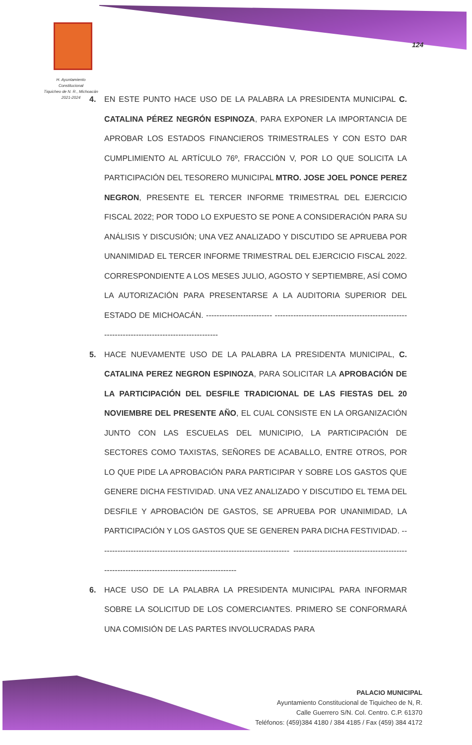H. Ayuntamiento Constitucional
Tiquicheo de N. R., Michoacán
2021-2024
124
4. EN ESTE PUNTO HACE USO DE LA PALABRA LA PRESIDENTA MUNICIPAL C. CATALINA PÉREZ NEGRÓN ESPINOZA, PARA EXPONER LA IMPORTANCIA DE APROBAR LOS ESTADOS FINANCIEROS TRIMESTRALES Y CON ESTO DAR CUMPLIMIENTO AL ARTÍCULO 76º, FRACCIÓN V, POR LO QUE SOLICITA LA PARTICIPACIÓN DEL TESORERO MUNICIPAL MTRO. JOSE JOEL PONCE PEREZ NEGRON, PRESENTE EL TERCER INFORME TRIMESTRAL DEL EJERCICIO FISCAL 2022; POR TODO LO EXPUESTO SE PONE A CONSIDERACIÓN PARA SU ANÁLISIS Y DISCUSIÓN; UNA VEZ ANALIZADO Y DISCUTIDO SE APRUEBA POR UNANIMIDAD EL TERCER INFORME TRIMESTRAL DEL EJERCICIO FISCAL 2022. CORRESPONDIENTE A LOS MESES JULIO, AGOSTO Y SEPTIEMBRE, ASÍ COMO LA AUTORIZACIÓN PARA PRESENTARSE A LA AUDITORIA SUPERIOR DEL ESTADO DE MICHOACÁN. ------------------------- ---------------------------------------------------------------------------------------------
5. HACE NUEVAMENTE USO DE LA PALABRA LA PRESIDENTA MUNICIPAL, C. CATALINA PEREZ NEGRON ESPINOZA, PARA SOLICITAR LA APROBACIÓN DE LA PARTICIPACIÓN DEL DESFILE TRADICIONAL DE LAS FIESTAS DEL 20 NOVIEMBRE DEL PRESENTE AÑO, EL CUAL CONSISTE EN LA ORGANIZACIÓN JUNTO CON LAS ESCUELAS DEL MUNICIPIO, LA PARTICIPACIÓN DE SECTORES COMO TAXISTAS, SEÑORES DE ACABALLO, ENTRE OTROS, POR LO QUE PIDE LA APROBACIÓN PARA PARTICIPAR Y SOBRE LOS GASTOS QUE GENERE DICHA FESTIVIDAD. UNA VEZ ANALIZADO Y DISCUTIDO EL TEMA DEL DESFILE Y APROBACIÓN DE GASTOS, SE APRUEBA POR UNANIMIDAD, LA PARTICIPACIÓN Y LOS GASTOS QUE SE GENEREN PARA DICHA FESTIVIDAD. ------------------------------------------------------------------------ ---------------------------------------------------------------------------------------------
6. HACE USO DE LA PALABRA LA PRESIDENTA MUNICIPAL PARA INFORMAR SOBRE LA SOLICITUD DE LOS COMERCIANTES. PRIMERO SE CONFORMARÁ UNA COMISIÓN DE LAS PARTES INVOLUCRADAS PARA
PALACIO MUNICIPAL
Ayuntamiento Constitucional de Tiquicheo de N, R.
Calle Guerrero S/N. Col. Centro. C.P. 61370
Teléfonos: (459)384 4180 / 384 4185 / Fax (459) 384 4172